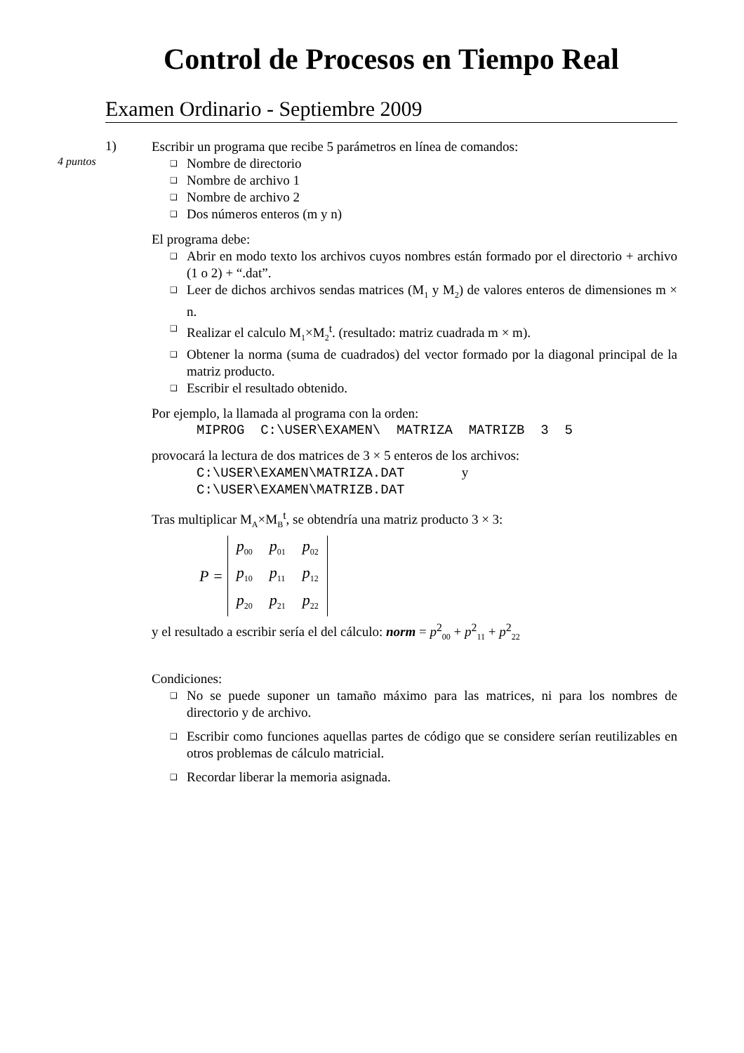Control de Procesos en Tiempo Real
Examen Ordinario - Septiembre 2009
1)
4 puntos
Escribir un programa que recibe 5 parámetros en línea de comandos:
❑ Nombre de directorio
❑ Nombre de archivo 1
❑ Nombre de archivo 2
❑ Dos números enteros (m y n)
El programa debe:
❑ Abrir en modo texto los archivos cuyos nombres están formado por el directorio + archivo (1 o 2) + “.dat”.
❑ Leer de dichos archivos sendas matrices (M<sub>1</sub> y M<sub>2</sub>) de valores enteros de dimensiones m × n.
❑ Realizar el calculo M<sub>1</sub>×M<sub>2</sub><sup>t</sup>. (resultado: matriz cuadrada m × m).
❑ Obtener la norma (suma de cuadrados) del vector formado por la diagonal principal de la matriz producto.
❑ Escribir el resultado obtenido.
Por ejemplo, la llamada al programa con la orden:
MIPROG C:\USER\EXAMEN\ MATRIZA MATRIZB 3 5
provocará la lectura de dos matrices de 3 × 5 enteros de los archivos:
C:\USER\EXAMEN\MATRIZA.DAT y
C:\USER\EXAMEN\MATRIZB.DAT
Tras multiplicar M<sub>A</sub>×M<sub>B</sub><sup>t</sup>, se obtendría una matriz producto 3 × 3:
P =
| p<sub>00</sub> | p<sub>01</sub> | p<sub>02</sub> |
| p<sub>10</sub> | p<sub>11</sub> | p<sub>12</sub> |
| p<sub>20</sub> | p<sub>21</sub> | p<sub>22</sub> |
y el resultado a escribir sería el del cálculo: norm = p<sup>2</sup><sub>00</sub> + p<sup>2</sup><sub>11</sub> + p<sup>2</sup><sub>22</sub>
Condiciones:
❑ No se puede suponer un tamaño máximo para las matrices, ni para los nombres de directorio y de archivo.
❑ Escribir como funciones aquellas partes de código que se considere serían reutilizables en otros problemas de cálculo matricial.
❑ Recordar liberar la memoria asignada.